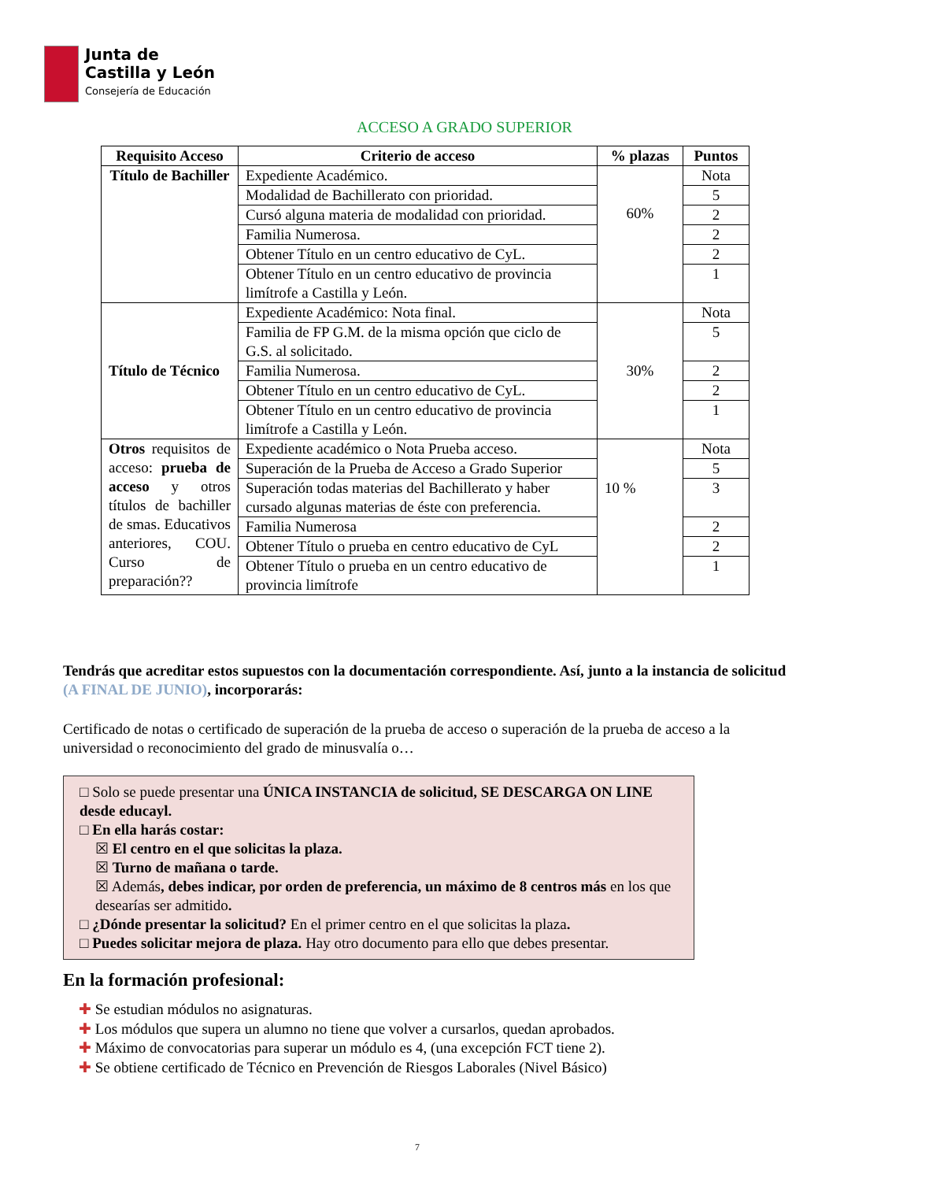Junta de
Castilla y León
Consejería de Educación
ACCESO A GRADO SUPERIOR
| Requisito Acceso | Criterio de acceso | % plazas | Puntos |
| --- | --- | --- | --- |
| Título de Bachiller | Expediente Académico. | 60% | Nota |
| | Modalidad de Bachillerato con prioridad. | | 5 |
| | Cursó alguna materia de modalidad con prioridad. | | 2 |
| | Familia Numerosa. | | 2 |
| | Obtener Título en un centro educativo de CyL. | | 2 |
| | Obtener Título en un centro educativo de provincia limítrofe a Castilla y León. | | 1 |
| Título de Técnico | Expediente Académico: Nota final. | 30% | Nota |
| | Familia de FP G.M. de la misma opción que ciclo de G.S. al solicitado. | | 5 |
| | Familia Numerosa. | | 2 |
| | Obtener Título en un centro educativo de CyL. | | 2 |
| | Obtener Título en un centro educativo de provincia limítrofe a Castilla y León. | | 1 |
| Otros requisitos de acceso: prueba de acceso y otros títulos de bachiller de smas. Educativos anteriores, COU. Curso de preparación?? | Expediente académico o Nota Prueba acceso. | 10 % | Nota |
| | Superación de la Prueba de Acceso a Grado Superior | | 5 |
| | Superación todas materias del Bachillerato y haber cursado algunas materias de éste con preferencia. | | 3 |
| | Familia Numerosa | | 2 |
| | Obtener Título o prueba en centro educativo de CyL | | 2 |
| | Obtener Título o prueba en un centro educativo de provincia limítrofe | | 1 |
Tendrás que acreditar estos supuestos con la documentación correspondiente. Así, junto a la instancia de solicitud (A FINAL DE JUNIO), incorporarás:
Certificado de notas o certificado de superación de la prueba de acceso o superación de la prueba de acceso a la universidad o reconocimiento del grado de minusvalía o…
□ Solo se puede presentar una ÚNICA INSTANCIA de solicitud, SE DESCARGA ON LINE desde educayl.
□ En ella harás costar:
☒ El centro en el que solicitas la plaza.
☒ Turno de mañana o tarde.
☒ Además, debes indicar, por orden de preferencia, un máximo de 8 centros más en los que desearías ser admitido.
□ ¿Dónde presentar la solicitud? En el primer centro en el que solicitas la plaza.
□ Puedes solicitar mejora de plaza. Hay otro documento para ello que debes presentar.
En la formación profesional:
✚ Se estudian módulos no asignaturas.
✚ Los módulos que supera un alumno no tiene que volver a cursarlos, quedan aprobados.
✚ Máximo de convocatorias para superar un módulo es 4, (una excepción FCT tiene 2).
✚ Se obtiene certificado de Técnico en Prevención de Riesgos Laborales (Nivel Básico)
7